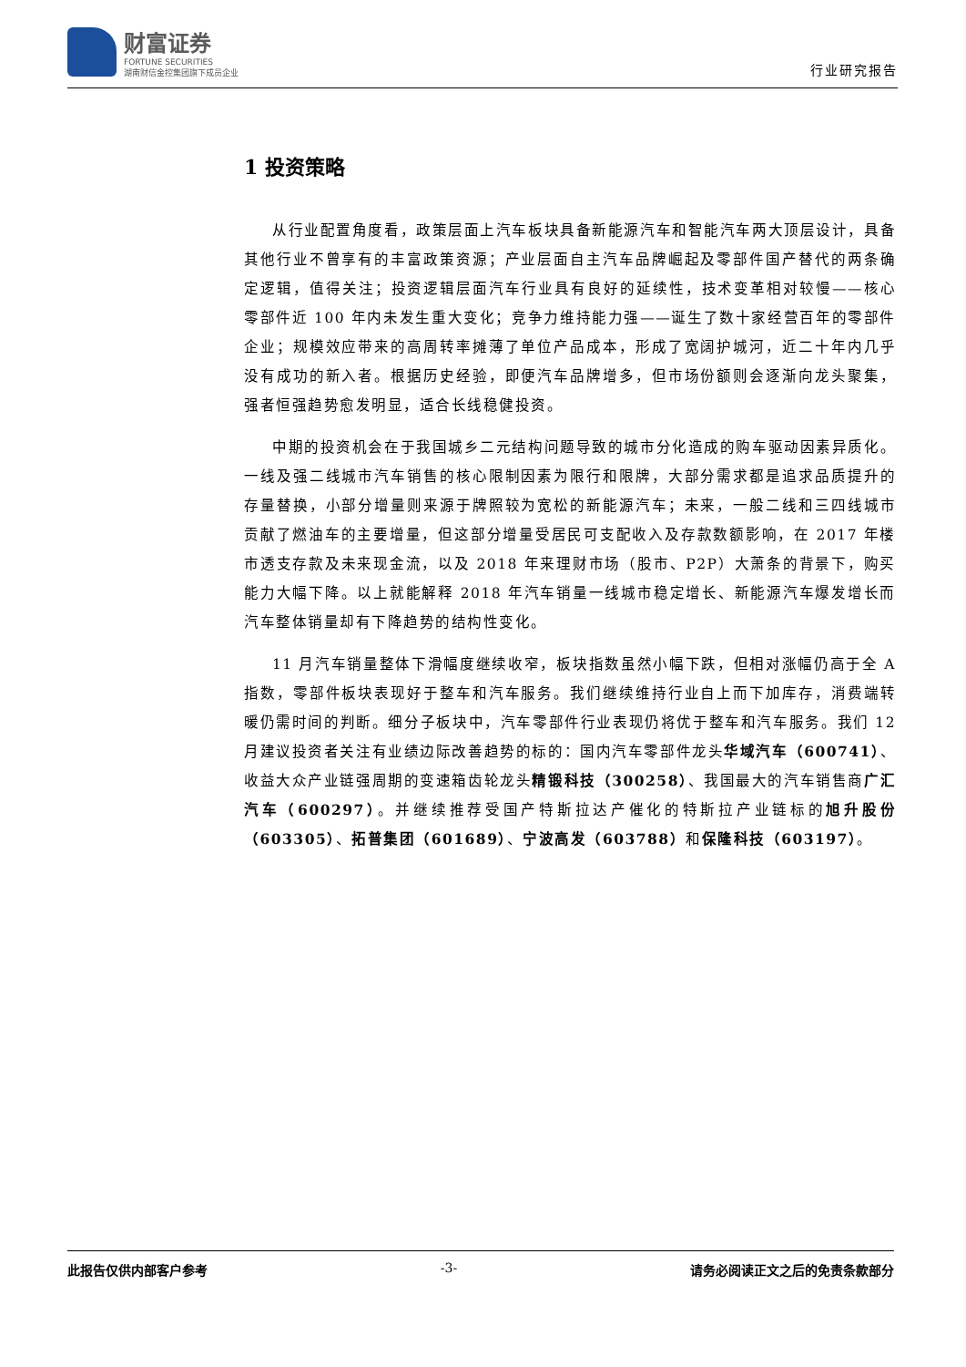财富证券
FORTUNE SECURITIES
湖南财信金控集团旗下成员企业
行业研究报告
1 投资策略
从行业配置角度看，政策层面上汽车板块具备新能源汽车和智能汽车两大顶层设计，具备其他行业不曾享有的丰富政策资源；产业层面自主汽车品牌崛起及零部件国产替代的两条确定逻辑，值得关注；投资逻辑层面汽车行业具有良好的延续性，技术变革相对较慢——核心零部件近 100 年内未发生重大变化；竞争力维持能力强——诞生了数十家经营百年的零部件企业；规模效应带来的高周转率摊薄了单位产品成本，形成了宽阔护城河，近二十年内几乎没有成功的新入者。根据历史经验，即便汽车品牌增多，但市场份额则会逐渐向龙头聚集，强者恒强趋势愈发明显，适合长线稳健投资。
中期的投资机会在于我国城乡二元结构问题导致的城市分化造成的购车驱动因素异质化。一线及强二线城市汽车销售的核心限制因素为限行和限牌，大部分需求都是追求品质提升的存量替换，小部分增量则来源于牌照较为宽松的新能源汽车；未来，一般二线和三四线城市贡献了燃油车的主要增量，但这部分增量受居民可支配收入及存款数额影响，在 2017 年楼市透支存款及未来现金流，以及 2018 年来理财市场（股市、P2P）大萧条的背景下，购买能力大幅下降。以上就能解释 2018 年汽车销量一线城市稳定增长、新能源汽车爆发增长而汽车整体销量却有下降趋势的结构性变化。
11 月汽车销量整体下滑幅度继续收窄，板块指数虽然小幅下跌，但相对涨幅仍高于全 A 指数，零部件板块表现好于整车和汽车服务。我们继续维持行业自上而下加库存，消费端转暖仍需时间的判断。细分子板块中，汽车零部件行业表现仍将优于整车和汽车服务。我们 12 月建议投资者关注有业绩边际改善趋势的标的：国内汽车零部件龙头华域汽车（600741）、收益大众产业链强周期的变速箱齿轮龙头精锻科技（300258）、我国最大的汽车销售商广汇汽车（600297）。并继续推荐受国产特斯拉达产催化的特斯拉产业链标的旭升股份（603305）、拓普集团（601689）、宁波高发（603788）和保隆科技（603197）。
此报告仅供内部客户参考 -3- 请务必阅读正文之后的免责条款部分